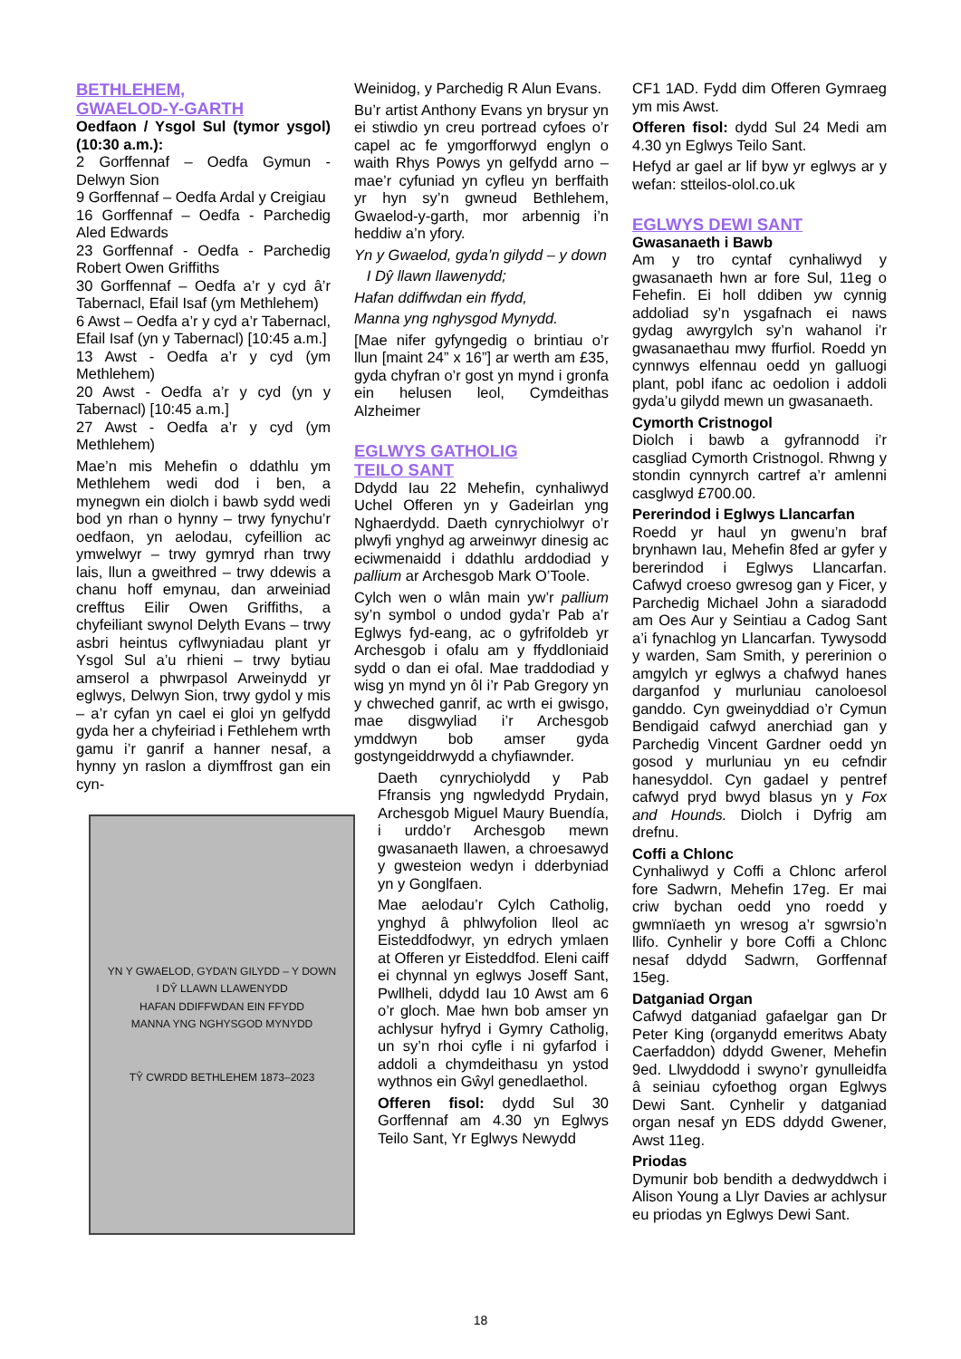BETHLEHEM,
GWAELOD-Y-GARTH
Oedfaon / Ysgol Sul (tymor ysgol) (10:30 a.m.):
2 Gorffennaf – Oedfa Gymun - Delwyn Sion
9 Gorffennaf – Oedfa Ardal y Creigiau
16 Gorffennaf – Oedfa - Parchedig Aled Edwards
23 Gorffennaf - Oedfa - Parchedig Robert Owen Griffiths
30 Gorffennaf – Oedfa a’r y cyd â’r Tabernacl, Efail Isaf (ym Methlehem)
6 Awst – Oedfa a’r y cyd a’r Tabernacl, Efail Isaf (yn y Tabernacl) [10:45 a.m.]
13 Awst - Oedfa a’r y cyd (ym Methlehem)
20 Awst - Oedfa a’r y cyd (yn y Tabernacl) [10:45 a.m.]
27 Awst - Oedfa a’r y cyd (ym Methlehem)
Mae’n mis Mehefin o ddathlu ym Methlehem wedi dod i ben, a mynegwn ein diolch i bawb sydd wedi bod yn rhan o hynny – trwy fynychu’r oedfaon, yn aelodau, cyfeillion ac ymwelwyr – trwy gymryd rhan trwy lais, llun a gweithred – trwy ddewis a chanu hoff emynau, dan arweiniad crefftus Eilir Owen Griffiths, a chyfeiliant swynol Delyth Evans – trwy asbri heintus cyflwyniadau plant yr Ysgol Sul a’u rhieni – trwy bytiau amserol a phwrpasol Arweinydd yr eglwys, Delwyn Sion, trwy gydol y mis – a’r cyfan yn cael ei gloi yn gelfydd gyda her a chyfeiriad i Fethlehem wrth gamu i’r ganrif a hanner nesaf, a hynny yn raslon a diymffrost gan ein cyn-
YN Y GWAELOD, GYDA’N GILYDD – Y DOWN
I DŶ LLAWN LLAWENYDD
HAFAN DDIFFWDAN EIN FFYDD
MANNA YNG NGHYSGOD MYNYDD
TŶ CWRDD BETHLEHEM 1873–2023
Weinidog, y Parchedig R Alun Evans.
Bu’r artist Anthony Evans yn brysur yn ei stiwdio yn creu portread cyfoes o’r capel ac fe ymgorfforwyd englyn o waith Rhys Powys yn gelfydd arno – mae’r cyfuniad yn cyfleu yn berffaith yr hyn sy’n gwneud Bethlehem, Gwaelod-y-garth, mor arbennig i’n heddiw a’n yfory.
Yn y Gwaelod, gyda’n gilydd – y down
I Dŷ llawn llawenydd;
Hafan ddiffwdan ein ffydd,
Manna yng nghysgod Mynydd.
[Mae nifer gyfyngedig o brintiau o’r llun [maint 24” x 16”] ar werth am £35, gyda chyfran o’r gost yn mynd i gronfa ein helusen leol, Cymdeithas Alzheimer
EGLWYS GATHOLIG
TEILO SANT
Ddydd Iau 22 Mehefin, cynhaliwyd Uchel Offeren yn y Gadeirlan yng Nghaerdydd. Daeth cynrychiolwyr o’r plwyfi ynghyd ag arweinwyr dinesig ac eciwmenaidd i ddathlu arddodiad y pallium ar Archesgob Mark O’Toole.
Cylch wen o wlân main yw’r pallium sy’n symbol o undod gyda’r Pab a’r Eglwys fyd-eang, ac o gyfrifoldeb yr Archesgob i ofalu am y ffyddloniaid sydd o dan ei ofal. Mae traddodiad y wisg yn mynd yn ôl i’r Pab Gregory yn y chweched ganrif, ac wrth ei gwisgo, mae disgwyliad i’r Archesgob ymddwyn bob amser gyda gostyngeiddrwydd a chyfiawnder.
Daeth cynrychiolydd y Pab Ffransis yng ngwledydd Prydain, Archesgob Miguel Maury Buendía, i urddo’r Archesgob mewn gwasanaeth llawen, a chroesawyd y gwesteion wedyn i dderbyniad yn y Gonglfaen.
Mae aelodau’r Cylch Catholig, ynghyd â phlwyfolion lleol ac Eisteddfodwyr, yn edrych ymlaen at Offeren yr Eisteddfod. Eleni caiff ei chynnal yn eglwys Joseff Sant, Pwllheli, ddydd Iau 10 Awst am 6 o’r gloch. Mae hwn bob amser yn achlysur hyfryd i Gymry Catholig, un sy’n rhoi cyfle i ni gyfarfod i addoli a chymdeithasu yn ystod wythnos ein Gŵyl genedlaethol.
Offeren fisol: dydd Sul 30 Gorffennaf am 4.30 yn Eglwys Teilo Sant, Yr Eglwys Newydd
CF1 1AD. Fydd dim Offeren Gymraeg ym mis Awst.
Offeren fisol: dydd Sul 24 Medi am 4.30 yn Eglwys Teilo Sant.
Hefyd ar gael ar lif byw yr eglwys ar y wefan: stteilos-olol.co.uk
EGLWYS DEWI SANT
Gwasanaeth i Bawb
Am y tro cyntaf cynhaliwyd y gwasanaeth hwn ar fore Sul, 11eg o Fehefin. Ei holl ddiben yw cynnig addoliad sy’n ysgafnach ei naws gydag awyrgylch sy’n wahanol i’r gwasanaethau mwy ffurfiol. Roedd yn cynnwys elfennau oedd yn galluogi plant, pobl ifanc ac oedolion i addoli gyda’u gilydd mewn un gwasanaeth.
Cymorth Cristnogol
Diolch i bawb a gyfrannodd i’r casgliad Cymorth Cristnogol. Rhwng y stondin cynnyrch cartref a’r amlenni casglwyd £700.00.
Pererindod i Eglwys Llancarfan
Roedd yr haul yn gwenu’n braf brynhawn Iau, Mehefin 8fed ar gyfer y bererindod i Eglwys Llancarfan. Cafwyd croeso gwresog gan y Ficer, y Parchedig Michael John a siaradodd am Oes Aur y Seintiau a Cadog Sant a’i fynachlog yn Llancarfan. Tywysodd y warden, Sam Smith, y pererinion o amgylch yr eglwys a chafwyd hanes darganfod y murluniau canoloesol ganddo. Cyn gweinyddiad o’r Cymun Bendigaid cafwyd anerchiad gan y Parchedig Vincent Gardner oedd yn gosod y murluniau yn eu cefndir hanesyddol. Cyn gadael y pentref cafwyd pryd bwyd blasus yn y Fox and Hounds. Diolch i Dyfrig am drefnu.
Coffi a Chlonc
Cynhaliwyd y Coffi a Chlonc arferol fore Sadwrn, Mehefin 17eg. Er mai criw bychan oedd yno roedd y gwmnïaeth yn wresog a’r sgwrsio’n llifo. Cynhelir y bore Coffi a Chlonc nesaf ddydd Sadwrn, Gorffennaf 15eg.
Datganiad Organ
Cafwyd datganiad gafaelgar gan Dr Peter King (organydd emeritws Abaty Caerfaddon) ddydd Gwener, Mehefin 9ed. Llwyddodd i swyno’r gynulleidfa â seiniau cyfoethog organ Eglwys Dewi Sant. Cynhelir y datganiad organ nesaf yn EDS ddydd Gwener, Awst 11eg.
Priodas
Dymunir bob bendith a dedwyddwch i Alison Young a Llyr Davies ar achlysur eu priodas yn Eglwys Dewi Sant.
18